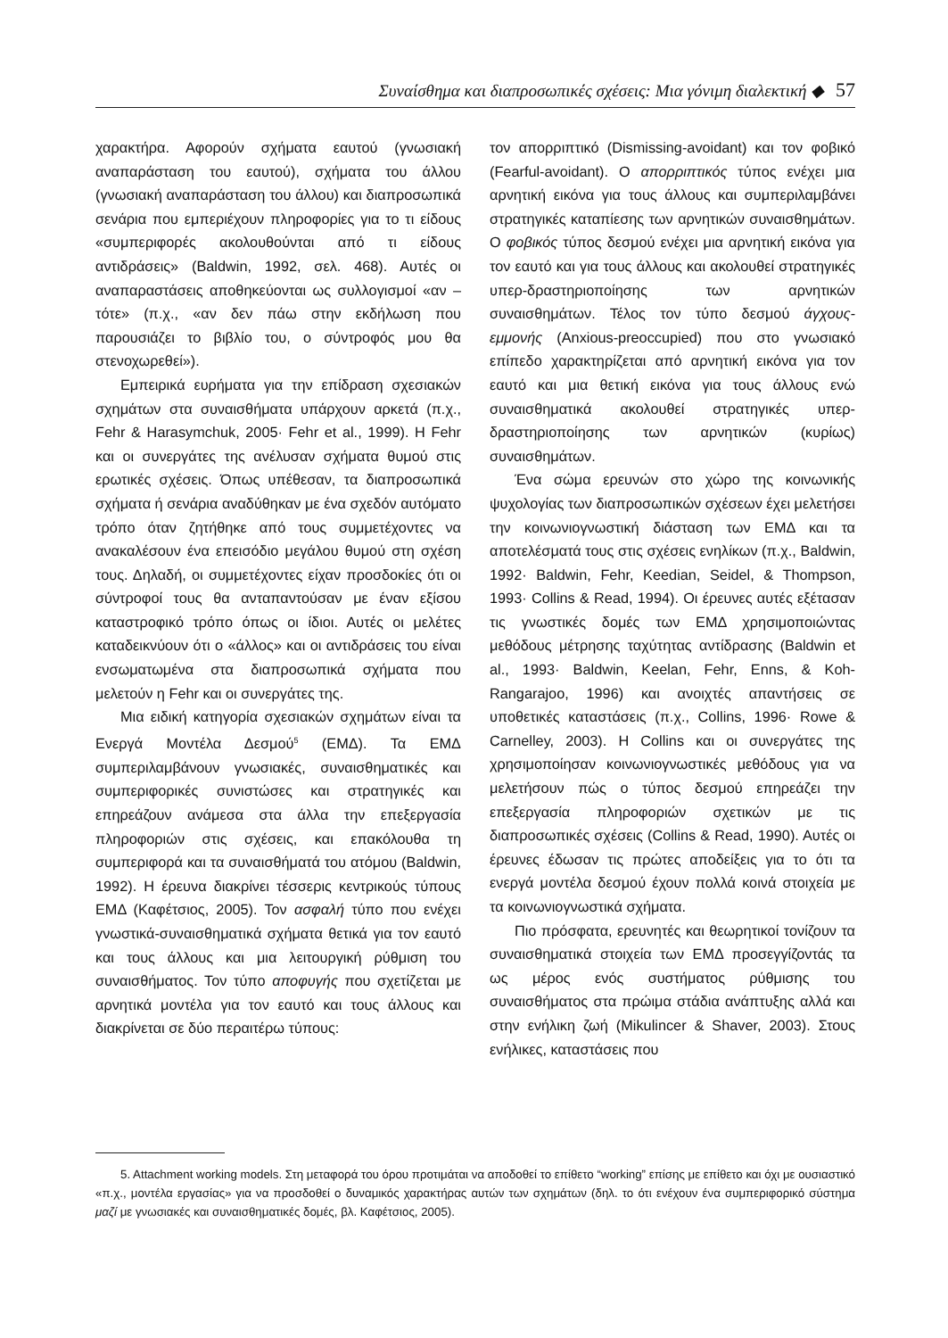Συναίσθημα και διαπροσωπικές σχέσεις: Μια γόνιμη διαλεκτική ◆ 57
χαρακτήρα. Αφορούν σχήματα εαυτού (γνωσιακή αναπαράσταση του εαυτού), σχήματα του άλλου (γνωσιακή αναπαράσταση του άλλου) και διαπροσωπικά σενάρια που εμπεριέχουν πληροφορίες για το τι είδους «συμπεριφορές ακολουθούνται από τι είδους αντιδράσεις» (Baldwin, 1992, σελ. 468). Αυτές οι αναπαραστάσεις αποθηκεύονται ως συλλογισμοί «αν – τότε» (π.χ., «αν δεν πάω στην εκδήλωση που παρουσιάζει το βιβλίο του, ο σύντροφός μου θα στενοχωρεθεί»).
Εμπειρικά ευρήματα για την επίδραση σχεσιακών σχημάτων στα συναισθήματα υπάρχουν αρκετά (π.χ., Fehr & Harasymchuk, 2005· Fehr et al., 1999). Η Fehr και οι συνεργάτες της ανέλυσαν σχήματα θυμού στις ερωτικές σχέσεις. Όπως υπέθεσαν, τα διαπροσωπικά σχήματα ή σενάρια αναδύθηκαν με ένα σχεδόν αυτόματο τρόπο όταν ζητήθηκε από τους συμμετέχοντες να ανακαλέσουν ένα επεισόδιο μεγάλου θυμού στη σχέση τους. Δηλαδή, οι συμμετέχοντες είχαν προσδοκίες ότι οι σύντροφοί τους θα ανταπαντούσαν με έναν εξίσου καταστροφικό τρόπο όπως οι ίδιοι. Αυτές οι μελέτες καταδεικνύουν ότι ο «άλλος» και οι αντιδράσεις του είναι ενσωματωμένα στα διαπροσωπικά σχήματα που μελετούν η Fehr και οι συνεργάτες της.
Μια ειδική κατηγορία σχεσιακών σχημάτων είναι τα Ενεργά Μοντέλα Δεσμού<sup>5</sup> (ΕΜΔ). Τα ΕΜΔ συμπεριλαμβάνουν γνωσιακές, συναισθηματικές και συμπεριφορικές συνιστώσες και στρατηγικές και επηρεάζουν ανάμεσα στα άλλα την επεξεργασία πληροφοριών στις σχέσεις, και επακόλουθα τη συμπεριφορά και τα συναισθήματά του ατόμου (Baldwin, 1992). Η έρευνα διακρίνει τέσσερις κεντρικούς τύπους ΕΜΔ (Καφέτσιος, 2005). Τον ασφαλή τύπο που ενέχει γνωστικά-συναισθηματικά σχήματα θετικά για τον εαυτό και τους άλλους και μια λειτουργική ρύθμιση του συναισθήματος. Τον τύπο αποφυγής που σχετίζεται με αρνητικά μοντέλα για τον εαυτό και τους άλλους και διακρίνεται σε δύο περαιτέρω τύπους:
τον απορριπτικό (Dismissing-avoidant) και τον φοβικό (Fearful-avoidant). Ο απορριπτικός τύπος ενέχει μια αρνητική εικόνα για τους άλλους και συμπεριλαμβάνει στρατηγικές καταπίεσης των αρνητικών συναισθημάτων. Ο φοβικός τύπος δεσμού ενέχει μια αρνητική εικόνα για τον εαυτό και για τους άλλους και ακολουθεί στρατηγικές υπερ-δραστηριοποίησης των αρνητικών συναισθημάτων. Τέλος τον τύπο δεσμού άγχους-εμμονής (Anxious-preoccupied) που στο γνωσιακό επίπεδο χαρακτηρίζεται από αρνητική εικόνα για τον εαυτό και μια θετική εικόνα για τους άλλους ενώ συναισθηματικά ακολουθεί στρατηγικές υπερ-δραστηριοποίησης των αρνητικών (κυρίως) συναισθημάτων.
Ένα σώμα ερευνών στο χώρο της κοινωνικής ψυχολογίας των διαπροσωπικών σχέσεων έχει μελετήσει την κοινωνιογνωστική διάσταση των ΕΜΔ και τα αποτελέσματά τους στις σχέσεις ενηλίκων (π.χ., Baldwin, 1992· Baldwin, Fehr, Keedian, Seidel, & Thompson, 1993· Collins & Read, 1994). Οι έρευνες αυτές εξέτασαν τις γνωστικές δομές των ΕΜΔ χρησιμοποιώντας μεθόδους μέτρησης ταχύτητας αντίδρασης (Baldwin et al., 1993· Baldwin, Keelan, Fehr, Enns, & Koh-Rangarajoo, 1996) και ανοιχτές απαντήσεις σε υποθετικές καταστάσεις (π.χ., Collins, 1996· Rowe & Carnelley, 2003). Η Collins και οι συνεργάτες της χρησιμοποίησαν κοινωνιογνωστικές μεθόδους για να μελετήσουν πώς ο τύπος δεσμού επηρεάζει την επεξεργασία πληροφοριών σχετικών με τις διαπροσωπικές σχέσεις (Collins & Read, 1990). Αυτές οι έρευνες έδωσαν τις πρώτες αποδείξεις για το ότι τα ενεργά μοντέλα δεσμού έχουν πολλά κοινά στοιχεία με τα κοινωνιογνωστικά σχήματα.
Πιο πρόσφατα, ερευνητές και θεωρητικοί τονίζουν τα συναισθηματικά στοιχεία των ΕΜΔ προσεγγίζοντάς τα ως μέρος ενός συστήματος ρύθμισης του συναισθήματος στα πρώιμα στάδια ανάπτυξης αλλά και στην ενήλικη ζωή (Mikulincer & Shaver, 2003). Στους ενήλικες, καταστάσεις που
5. Attachment working models. Στη μεταφορά του όρου προτιμάται να αποδοθεί το επίθετο “working” επίσης με επίθετο και όχι με ουσιαστικό «π.χ., μοντέλα εργασίας» για να προσδοθεί ο δυναμικός χαρακτήρας αυτών των σχημάτων (δηλ. το ότι ενέχουν ένα συμπεριφορικό σύστημα μαζί με γνωσιακές και συναισθηματικές δομές, βλ. Καφέτσιος, 2005).